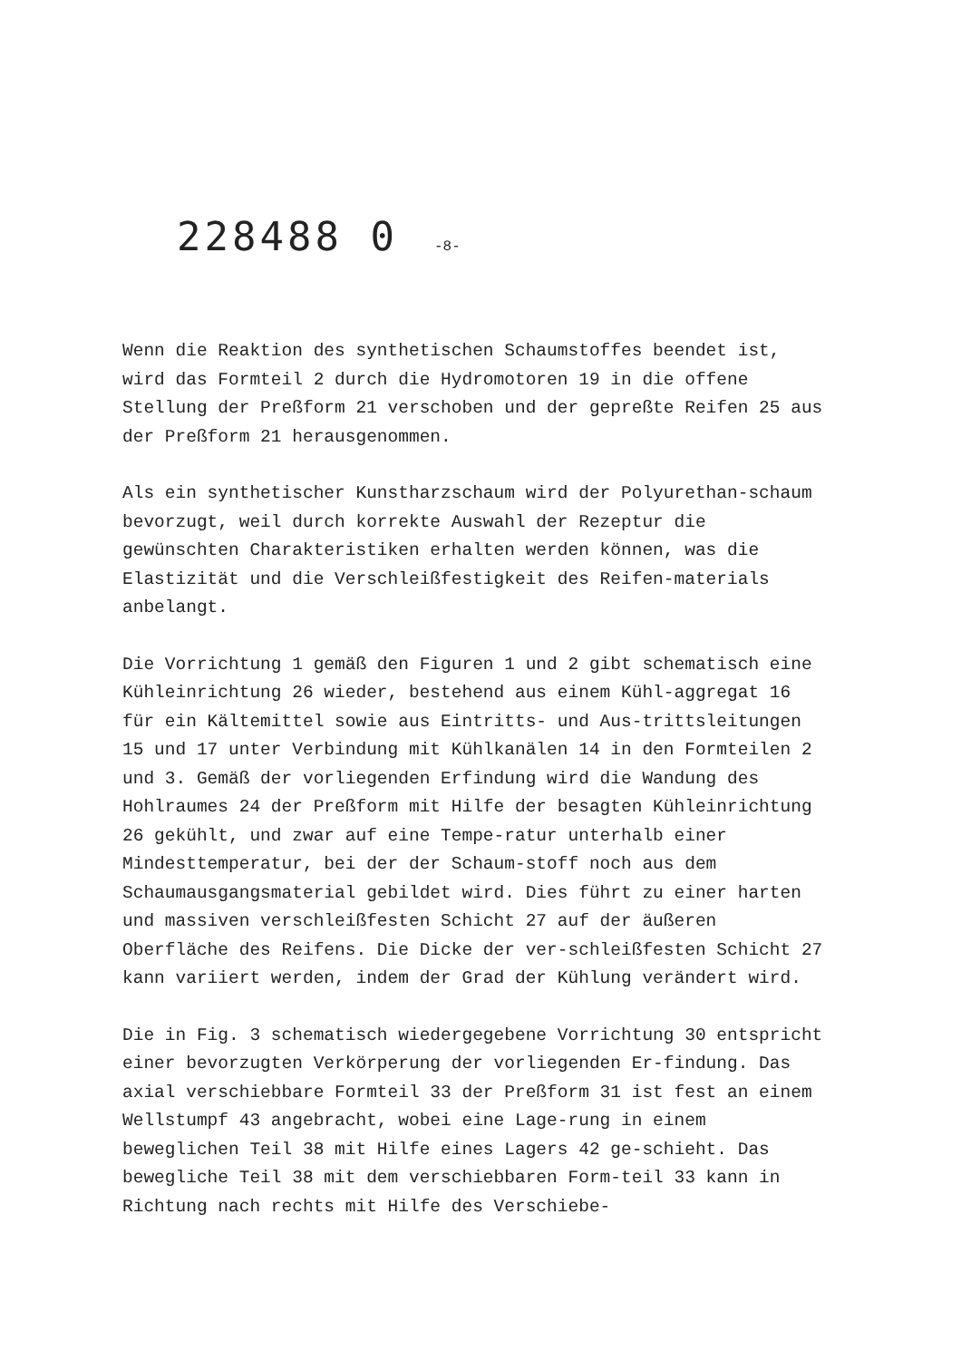228488 0 -8-
Wenn die Reaktion des synthetischen Schaumstoffes beendet ist, wird das Formteil 2 durch die Hydromotoren 19 in die offene Stellung der Preßform 21 verschoben und der gepreßte Reifen 25 aus der Preßform 21 herausgenommen.
Als ein synthetischer Kunstharzschaum wird der Polyurethan-schaum bevorzugt, weil durch korrekte Auswahl der Rezeptur die gewünschten Charakteristiken erhalten werden können, was die Elastizität und die Verschleißfestigkeit des Reifen-materials anbelangt.
Die Vorrichtung 1 gemäß den Figuren 1 und 2 gibt schematisch eine Kühleinrichtung 26 wieder, bestehend aus einem Kühl-aggregat 16 für ein Kältemittel sowie aus Eintritts- und Aus-trittsleitungen 15 und 17 unter Verbindung mit Kühlkanälen 14 in den Formteilen 2 und 3. Gemäß der vorliegenden Erfindung wird die Wandung des Hohlraumes 24 der Preßform mit Hilfe der besagten Kühleinrichtung 26 gekühlt, und zwar auf eine Tempe-ratur unterhalb einer Mindesttemperatur, bei der der Schaum-stoff noch aus dem Schaumausgangsmaterial gebildet wird. Dies führt zu einer harten und massiven verschleißfesten Schicht 27 auf der äußeren Oberfläche des Reifens. Die Dicke der ver-schleißfesten Schicht 27 kann variiert werden, indem der Grad der Kühlung verändert wird.
Die in Fig. 3 schematisch wiedergegebene Vorrichtung 30 entspricht einer bevorzugten Verkörperung der vorliegenden Er-findung. Das axial verschiebbare Formteil 33 der Preßform 31 ist fest an einem Wellstumpf 43 angebracht, wobei eine Lage-rung in einem beweglichen Teil 38 mit Hilfe eines Lagers 42 ge-schieht. Das bewegliche Teil 38 mit dem verschiebbaren Form-teil 33 kann in Richtung nach rechts mit Hilfe des Verschiebe-